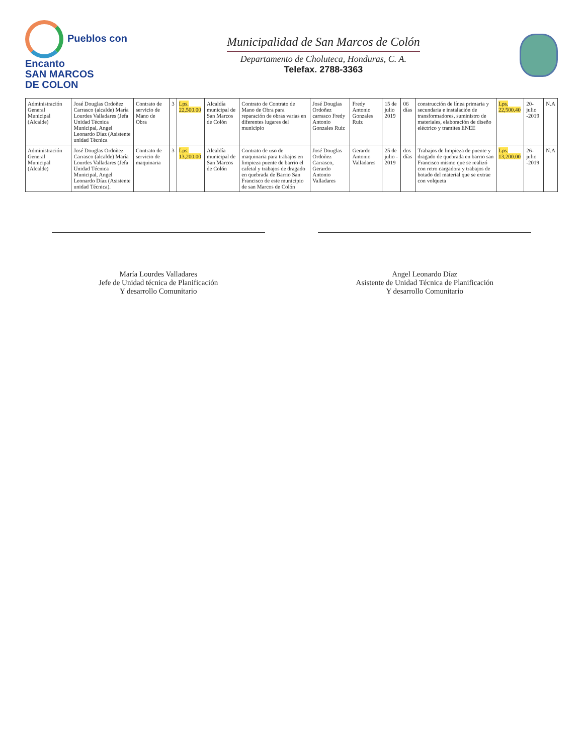Pueblos con
Encanto
SAN MARCOS
DE COLON
Municipalidad de San Marcos de Colón
Departamento de Choluteca, Honduras, C. A.
Telefax. 2788-3363
| Administración General Municipal (Alcalde) | José Douglas Ordoñez Carrasco (alcalde) María Lourdes Valladares (Jefa Unidad Técnica Municipal, Angel Leonardo Díaz (Asistente unidad Técnica | Contrato de servicio de Mano de Obra | 3 | Lps. 22,500.00 | Alcaldía municipal de San Marcos de Colón | Contrato de Contrato de Mano de Obra para reparación de obras varias en diferentes lugares del municipio | José Douglas Ordoñez carrasco Fredy Antonio Gonzales Ruiz | Fredy Antonio Gonzales Ruiz | 15 de julio 2019 | 06 días | construcción de línea primaria y secundaria e instalación de transformadores, suministro de materiales, elaboración de diseño eléctrico y tramites ENEE | Lps. 22,500.40 | 20- julio -2019 | N.A |
| Administración General Municipal (Alcalde) | José Douglas Ordoñez Carrasco (alcalde) María Lourdes Valladares (Jefa Unidad Técnica Municipal, Angel Leonardo Díaz (Asistente unidad Técnica). | Contrato de servicio de maquinaria | 3 | Lps. 13,200.00 | Alcaldía municipal de San Marcos de Colón | Contrato de uso de maquinaria para trabajos en limpieza puente de barrio el cafetal y trabajos de dragado en quebrada de Barrio San Francisco de este municipio de san Marcos de Colón | José Douglas Ordoñez Carrasco, Gerardo Antonio Valladares | Gerardo Antonio Valladares | 25 de julio - 2019 | dos días | Trabajos de limpieza de puente y dragado de quebrada en barrio san Francisco mismo que se realizó con retro cargadora y trabajos de botado del material que se extrae con volqueta | Lps. 13,200.00 | 26- julio -2019 | N.A |
María Lourdes Valladares
Jefe de Unidad técnica de Planificación
Y desarrollo Comunitario
Angel Leonardo Díaz
Asistente de Unidad Técnica de Planificación
Y desarrollo Comunitario